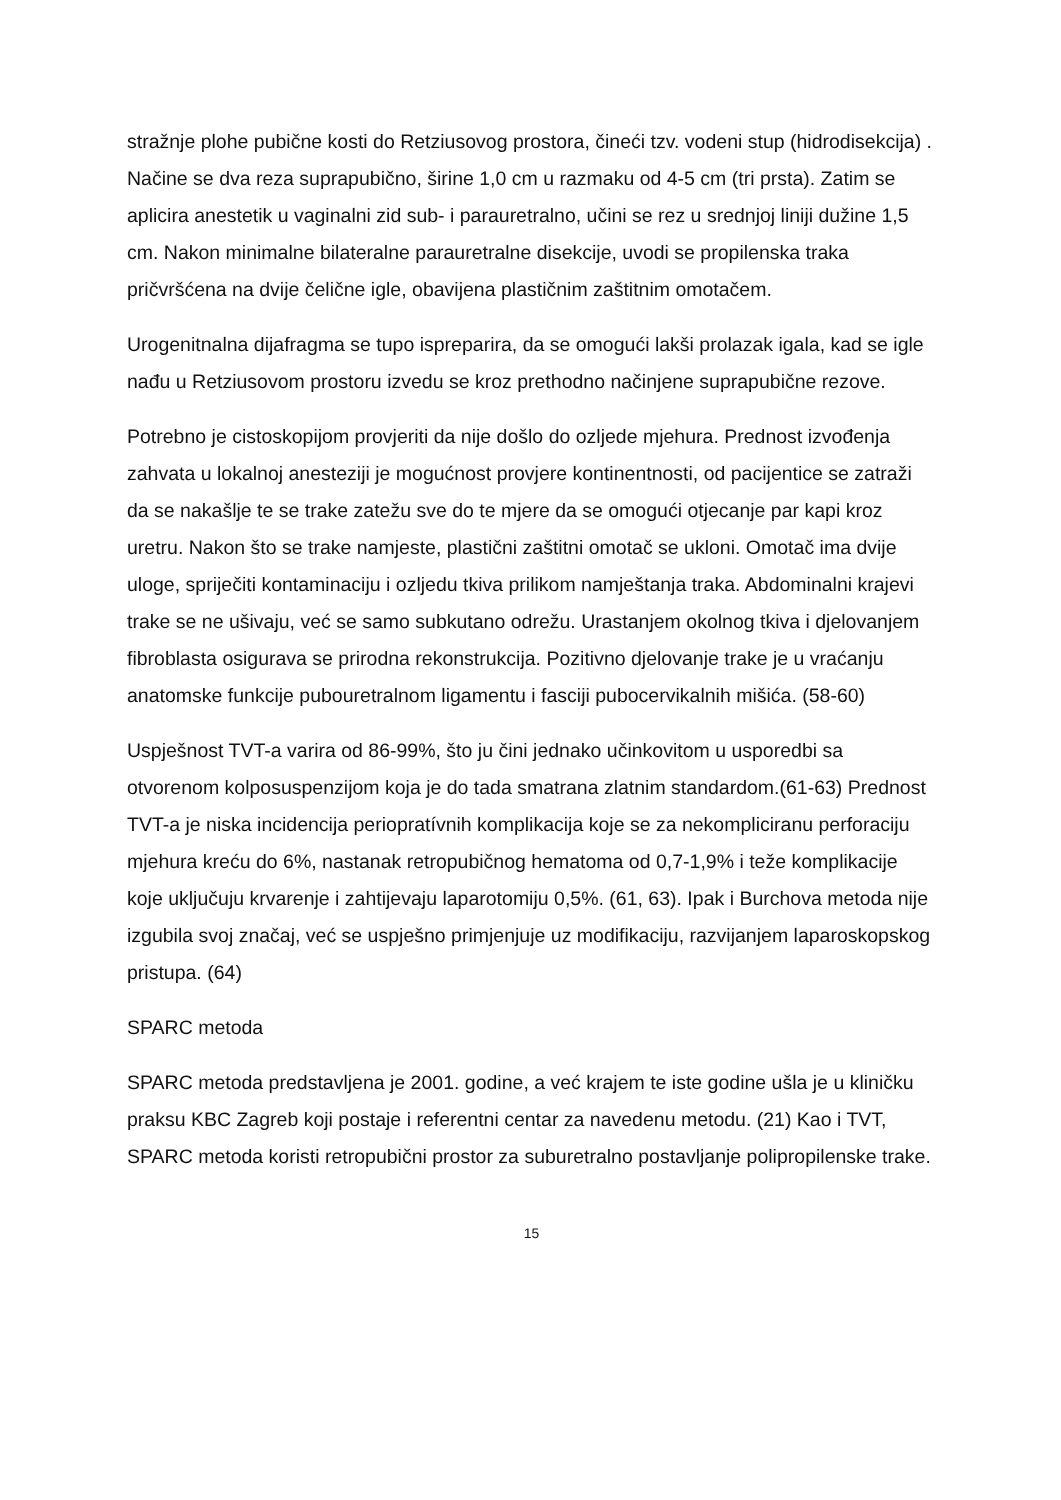stražnje plohe pubične kosti do Retziusovog prostora, čineći tzv. vodeni stup (hidrodisekcija) . Načine se dva reza suprapubično, širine 1,0 cm u razmaku od 4-5 cm (tri prsta). Zatim se aplicira anestetik u vaginalni zid sub- i parauretralno, učini se rez u srednjoj liniji dužine 1,5 cm. Nakon minimalne bilateralne parauretralne disekcije, uvodi se propilenska traka pričvršćena na dvije čelične igle, obavijena plastičnim zaštitnim omotačem.
Urogenitnalna dijafragma se tupo ispreparira, da se omogući lakši prolazak igala, kad se igle nađu u Retziusovom prostoru izvedu se kroz prethodno načinjene suprapubične rezove.
Potrebno je cistoskopijom provjeriti da nije došlo do ozljede mjehura. Prednost izvođenja zahvata u lokalnoj anesteziji je mogućnost provjere kontinentnosti, od pacijentice se zatraži da se nakašlje te se trake zatežu sve do te mjere da se omogući otjecanje par kapi kroz uretru. Nakon što se trake namjeste, plastični zaštitni omotač se ukloni. Omotač ima dvije uloge, spriječiti kontaminaciju i ozljedu tkiva prilikom namještanja traka. Abdominalni krajevi trake se ne ušivaju, već se samo subkutano odrežu. Urastanjem okolnog tkiva i djelovanjem fibroblasta osigurava se prirodna rekonstrukcija. Pozitivno djelovanje trake je u vraćanju anatomske funkcije pubouretralnom ligamentu i fasciji pubocervikalnih mišića. (58-60)
Uspješnost TVT-a varira od 86-99%, što ju čini jednako učinkovitom u usporedbi sa otvorenom kolposuspenzijom koja je do tada smatrana zlatnim standardom.(61-63) Prednost TVT-a je niska incidencija periopratívnih komplikacija koje se za nekompliciranu perforaciju mjehura kreću do 6%, nastanak retropubičnog hematoma od 0,7-1,9% i teže komplikacije koje uključuju krvarenje i zahtijevaju laparotomiju 0,5%. (61, 63). Ipak i Burchova metoda nije izgubila svoj značaj, već se uspješno primjenjuje uz modifikaciju, razvijanjem laparoskopskog pristupa. (64)
SPARC metoda
SPARC metoda predstavljena je 2001. godine, a već krajem te iste godine ušla je u kliničku praksu KBC Zagreb koji postaje i referentni centar za navedenu metodu. (21) Kao i TVT, SPARC metoda koristi retropubični prostor za suburetralno postavljanje polipropilenske trake.
15